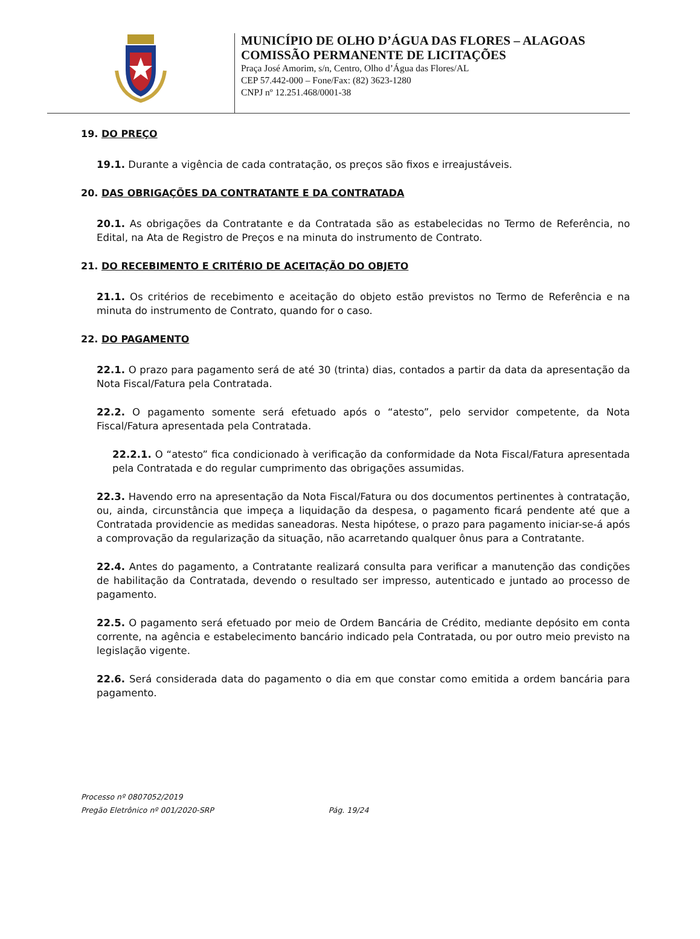MUNICÍPIO DE OLHO D’ÁGUA DAS FLORES – ALAGOAS
COMISSÃO PERMANENTE DE LICITAÇÕES
Praça José Amorim, s/n, Centro, Olho d’Água das Flores/AL
CEP 57.442-000 – Fone/Fax: (82) 3623-1280
CNPJ nº 12.251.468/0001-38
19. DO PREÇO
19.1. Durante a vigência de cada contratação, os preços são fixos e irreajustáveis.
20. DAS OBRIGAÇÕES DA CONTRATANTE E DA CONTRATADA
20.1. As obrigações da Contratante e da Contratada são as estabelecidas no Termo de Referência, no Edital, na Ata de Registro de Preços e na minuta do instrumento de Contrato.
21. DO RECEBIMENTO E CRITÉRIO DE ACEITAÇÃO DO OBJETO
21.1. Os critérios de recebimento e aceitação do objeto estão previstos no Termo de Referência e na minuta do instrumento de Contrato, quando for o caso.
22. DO PAGAMENTO
22.1. O prazo para pagamento será de até 30 (trinta) dias, contados a partir da data da apresentação da Nota Fiscal/Fatura pela Contratada.
22.2. O pagamento somente será efetuado após o “atesto”, pelo servidor competente, da Nota Fiscal/Fatura apresentada pela Contratada.
22.2.1. O “atesto” fica condicionado à verificação da conformidade da Nota Fiscal/Fatura apresentada pela Contratada e do regular cumprimento das obrigações assumidas.
22.3. Havendo erro na apresentação da Nota Fiscal/Fatura ou dos documentos pertinentes à contratação, ou, ainda, circunstância que impeça a liquidação da despesa, o pagamento ficará pendente até que a Contratada providencie as medidas saneadoras. Nesta hipótese, o prazo para pagamento iniciar-se-á após a comprovação da regularização da situação, não acarretando qualquer ônus para a Contratante.
22.4. Antes do pagamento, a Contratante realizará consulta para verificar a manutenção das condições de habilitação da Contratada, devendo o resultado ser impresso, autenticado e juntado ao processo de pagamento.
22.5. O pagamento será efetuado por meio de Ordem Bancária de Crédito, mediante depósito em conta corrente, na agência e estabelecimento bancário indicado pela Contratada, ou por outro meio previsto na legislação vigente.
22.6. Será considerada data do pagamento o dia em que constar como emitida a ordem bancária para pagamento.
Processo nº 0807052/2019
Pregão Eletrônico nº 001/2020-SRP Pág. 19/24